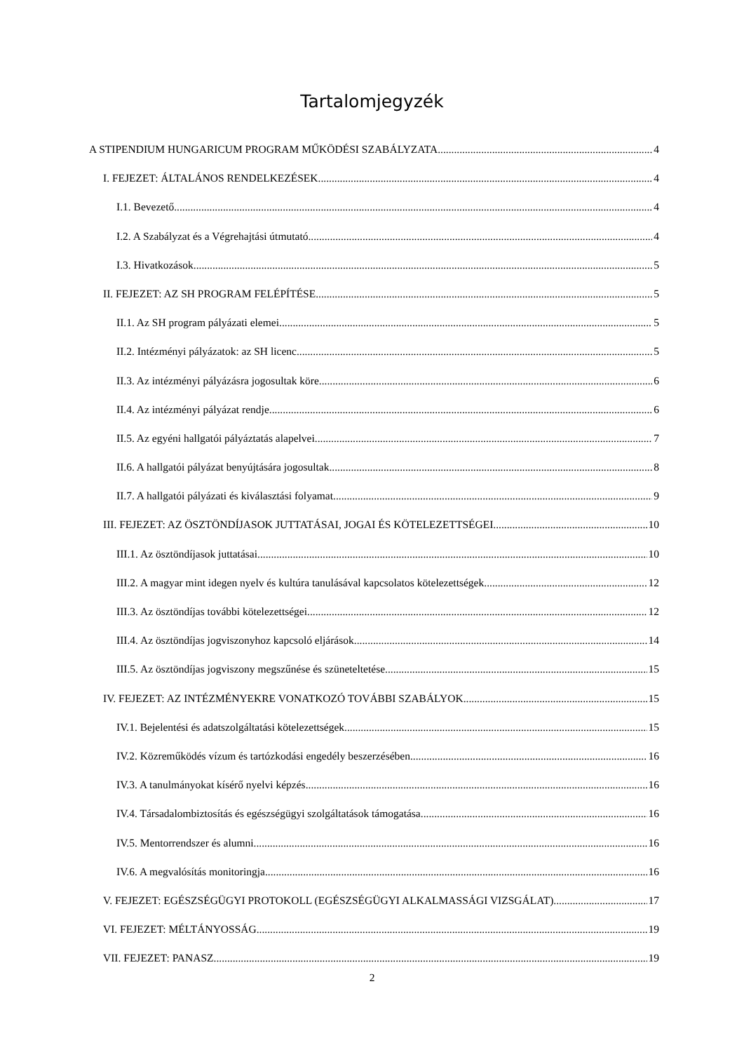Tartalomjegyzék
A STIPENDIUM HUNGARICUM PROGRAM MŰKÖDÉSI SZABÁLYZATA 4
I. FEJEZET: ÁLTALÁNOS RENDELKEZÉSEK 4
I.1. Bevezető 4
I.2. A Szabályzat és a Végrehajtási útmutató 4
I.3. Hivatkozások 5
II. FEJEZET: AZ SH PROGRAM FELÉPÍTÉSE 5
II.1. Az SH program pályázati elemei 5
II.2. Intézményi pályázatok: az SH licenc 5
II.3. Az intézményi pályázásra jogosultak köre 6
II.4. Az intézményi pályázat rendje 6
II.5. Az egyéni hallgatói pályáztatás alapelvei 7
II.6. A hallgatói pályázat benyújtására jogosultak 8
II.7. A hallgatói pályázati és kiválasztási folyamat 9
III. FEJEZET: AZ ÖSZTÖNDÍJASOK JUTTATÁSAI, JOGAI ÉS KÖTELEZETTSÉGEI 10
III.1. Az ösztöndíjasok juttatásai 10
III.2. A magyar mint idegen nyelv és kultúra tanulásával kapcsolatos kötelezettségek 12
III.3. Az ösztöndíjas további kötelezettségei 12
III.4. Az ösztöndíjas jogviszonyhoz kapcsoló eljárások 14
III.5. Az ösztöndíjas jogviszony megszűnése és szüneteltetése 15
IV. FEJEZET: AZ INTÉZMÉNYEKRE VONATKOZÓ TOVÁBBI SZABÁLYOK 15
IV.1. Bejelentési és adatszolgáltatási kötelezettségek 15
IV.2. Közreműködés vízum és tartózkodási engedély beszerzésében 16
IV.3. A tanulmányokat kísérő nyelvi képzés 16
IV.4. Társadalombiztosítás és egészségügyi szolgáltatások támogatása 16
IV.5. Mentorrendszer és alumni 16
IV.6. A megvalósítás monitoringja 16
V. FEJEZET: EGÉSZSÉGÜGYI PROTOKOLL (EGÉSZSÉGÜGYI ALKALMASSÁGI VIZSGÁLAT) 17
VI. FEJEZET: MÉLTÁNYOSSÁG 19
VII. FEJEZET: PANASZ 19
2